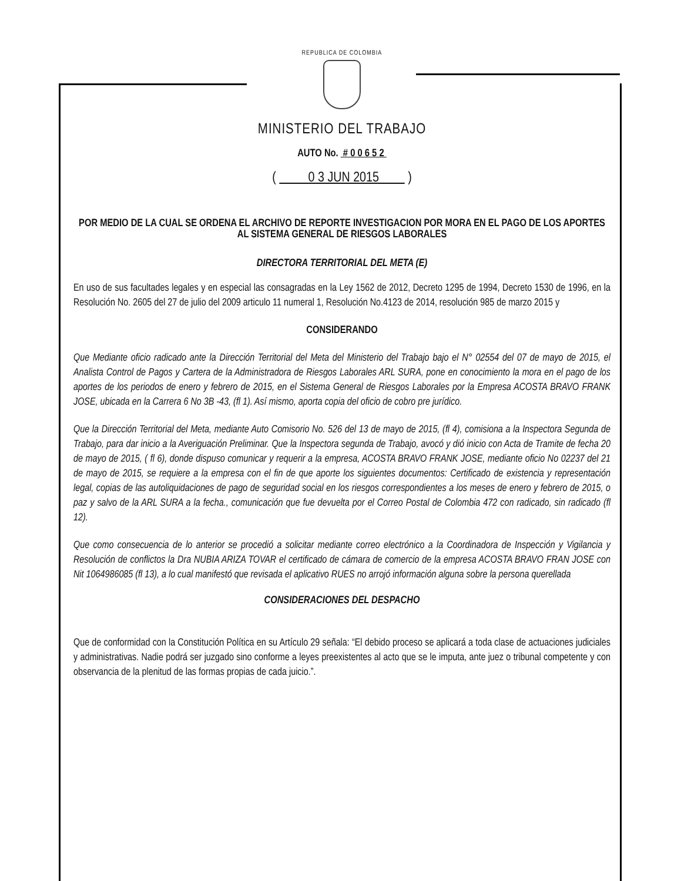REPUBLICA DE COLOMBIA
MINISTERIO DEL TRABAJO
AUTO No. # 0 0 6 5 2
( 0 3 JUN 2015 )
POR MEDIO DE LA CUAL SE ORDENA EL ARCHIVO DE REPORTE INVESTIGACION POR MORA EN EL PAGO DE LOS APORTES AL SISTEMA GENERAL DE RIESGOS LABORALES
DIRECTORA TERRITORIAL DEL META (E)
En uso de sus facultades legales y en especial las consagradas en la Ley 1562 de 2012, Decreto 1295 de 1994, Decreto 1530 de 1996, en la Resolución No. 2605 del 27 de julio del 2009 articulo 11 numeral 1, Resolución No.4123 de 2014, resolución 985 de marzo 2015 y
CONSIDERANDO
Que Mediante oficio radicado ante la Dirección Territorial del Meta del Ministerio del Trabajo bajo el N° 02554 del 07 de mayo de 2015, el Analista Control de Pagos y Cartera de la Administradora de Riesgos Laborales ARL SURA, pone en conocimiento la mora en el pago de los aportes de los periodos de enero y febrero de 2015, en el Sistema General de Riesgos Laborales por la Empresa ACOSTA BRAVO FRANK JOSE, ubicada en la Carrera 6 No 3B -43, (fl 1). Así mismo, aporta copia del oficio de cobro pre jurídico.
Que la Dirección Territorial del Meta, mediante Auto Comisorio No. 526 del 13 de mayo de 2015, (fl 4), comisiona a la Inspectora Segunda de Trabajo, para dar inicio a la Averiguación Preliminar. Que la Inspectora segunda de Trabajo, avocó y dió inicio con Acta de Tramite de fecha 20 de mayo de 2015, ( fl 6), donde dispuso comunicar y requerir a la empresa, ACOSTA BRAVO FRANK JOSE, mediante oficio No 02237 del 21 de mayo de 2015, se requiere a la empresa con el fin de que aporte los siguientes documentos: Certificado de existencia y representación legal, copias de las autoliquidaciones de pago de seguridad social en los riesgos correspondientes a los meses de enero y febrero de 2015, o paz y salvo de la ARL SURA a la fecha., comunicación que fue devuelta por el Correo Postal de Colombia 472 con radicado, sin radicado (fl 12).
Que como consecuencia de lo anterior se procedió a solicitar mediante correo electrónico a la Coordinadora de Inspección y Vigilancia y Resolución de conflictos la Dra NUBIA ARIZA TOVAR el certificado de cámara de comercio de la empresa ACOSTA BRAVO FRAN JOSE con Nit 1064986085 (fl 13), a lo cual manifestó que revisada el aplicativo RUES no arrojó información alguna sobre la persona querellada
CONSIDERACIONES DEL DESPACHO
Que de conformidad con la Constitución Política en su Artículo 29 señala: “El debido proceso se aplicará a toda clase de actuaciones judiciales y administrativas. Nadie podrá ser juzgado sino conforme a leyes preexistentes al acto que se le imputa, ante juez o tribunal competente y con observancia de la plenitud de las formas propias de cada juicio.”.